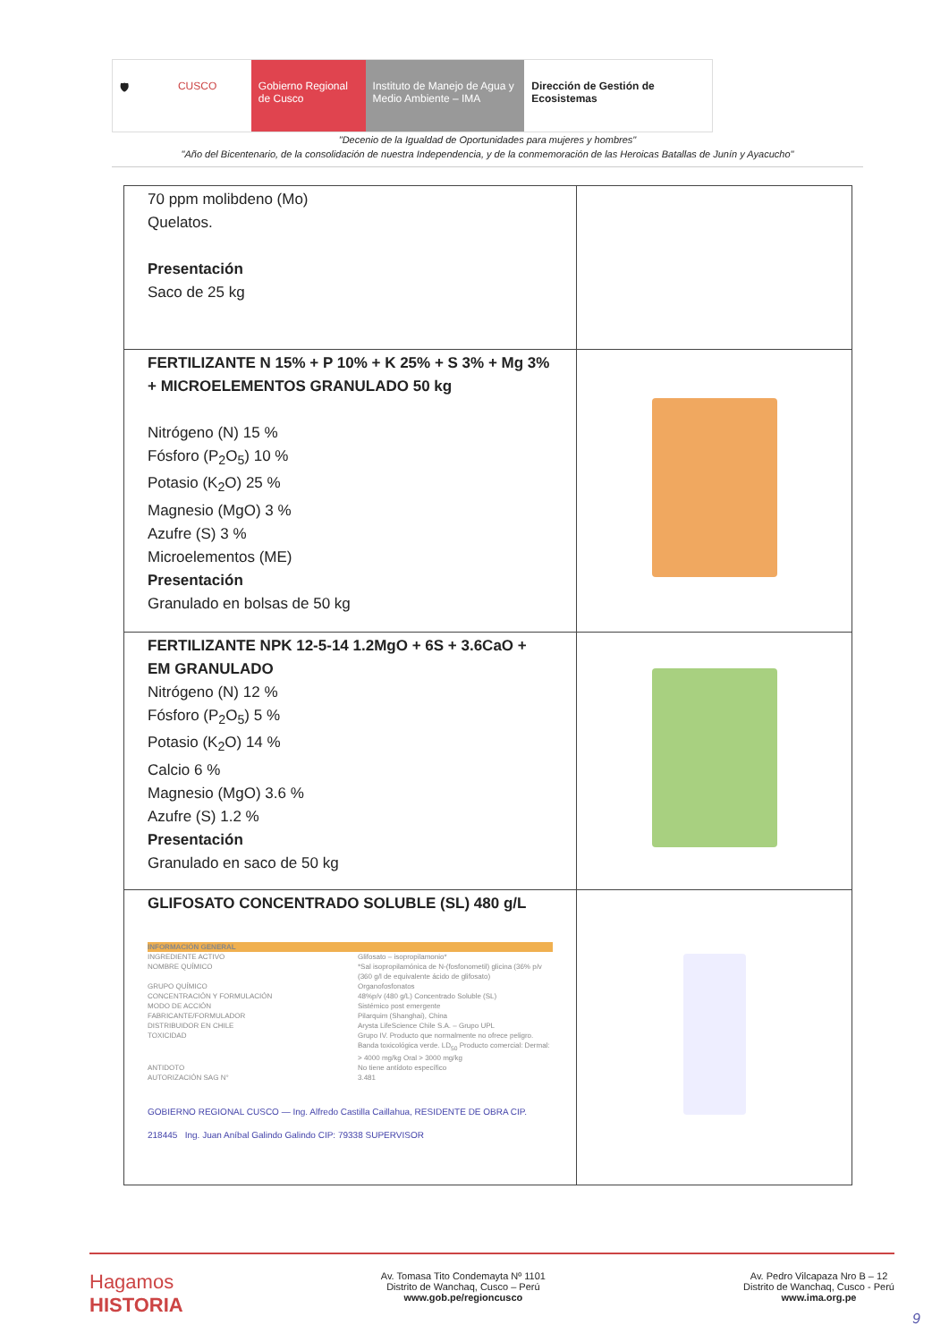🛡 CUSCO Gobierno Regional de Cusco
Instituto de Manejo de Agua y Medio Ambiente – IMA
Dirección de Gestión de Ecosistemas
"Decenio de la Igualdad de Oportunidades para mujeres y hombres"
"Año del Bicentenario, de la consolidación de nuestra Independencia, y de la conmemoración de las Heroicas Batallas de Junín y Ayacucho"
| 70 ppm molibdeno (Mo) Quelatos. Presentación Saco de 25 kg | |
| FERTILIZANTE N 15% + P 10% + K 25% + S 3% + Mg 3% + MICROELEMENTOS GRANULADO 50 kg Nitrógeno (N) 15 % Fósforo (P<sub>2</sub>O<sub>5</sub>) 10 % Potasio (K<sub>2</sub>O) 25 % Magnesio (MgO) 3 % Azufre (S) 3 % Microelementos (ME) Presentación Granulado en bolsas de 50 kg | |
| FERTILIZANTE NPK 12-5-14 1.2MgO + 6S + 3.6CaO + EM GRANULADO Nitrógeno (N) 12 % Fósforo (P<sub>2</sub>O<sub>5</sub>) 5 % Potasio (K<sub>2</sub>O) 14 % Calcio 6 % Magnesio (MgO) 3.6 % Azufre (S) 1.2 % Presentación Granulado en saco de 50 kg | |
| GLIFOSATO CONCENTRADO SOLUBLE (SL) 480 g/L INFORMACIÓN GENERAL INGREDIENTE ACTIVO Glifosato – isopropilamonio* NOMBRE QUÍMICO *Sal isopropilamónica de N-(fosfonometil) glicina (36% p/v (360 g/l de equivalente ácido de glifosato) GRUPO QUÍMICO Organofosfonatos CONCENTRACIÓN Y FORMULACIÓN 48%p/v (480 g/L) Concentrado Soluble (SL) MODO DE ACCIÓN Sistémico post emergente FABRICANTE/FORMULADOR Pilarquim (Shanghai), China DISTRIBUIDOR EN CHILE Arysta LifeScience Chile S.A. – Grupo UPL TOXICIDAD Grupo IV. Producto que normalmente no ofrece peligro. Banda toxicológica verde. LD<sub>50</sub> Producto comercial: Dermal: > 4000 mg/kg Oral > 3000 mg/kg ANTIDOTO No tiene antídoto específico AUTORIZACIÓN SAG N° 3.481 GOBIERNO REGIONAL CUSCO — Ing. Alfredo Castilla Caillahua, RESIDENTE DE OBRA CIP. 218445 Ing. Juan Aníbal Galindo Galindo CIP: 79338 SUPERVISOR | |
Hagamos
HISTORIA
Av. Tomasa Tito Condemayta Nº 1101
Distrito de Wanchaq, Cusco – Perú
www.gob.pe/regioncusco
Av. Pedro Vilcapaza Nro B – 12
Distrito de Wanchaq, Cusco - Perú
www.ima.org.pe
9